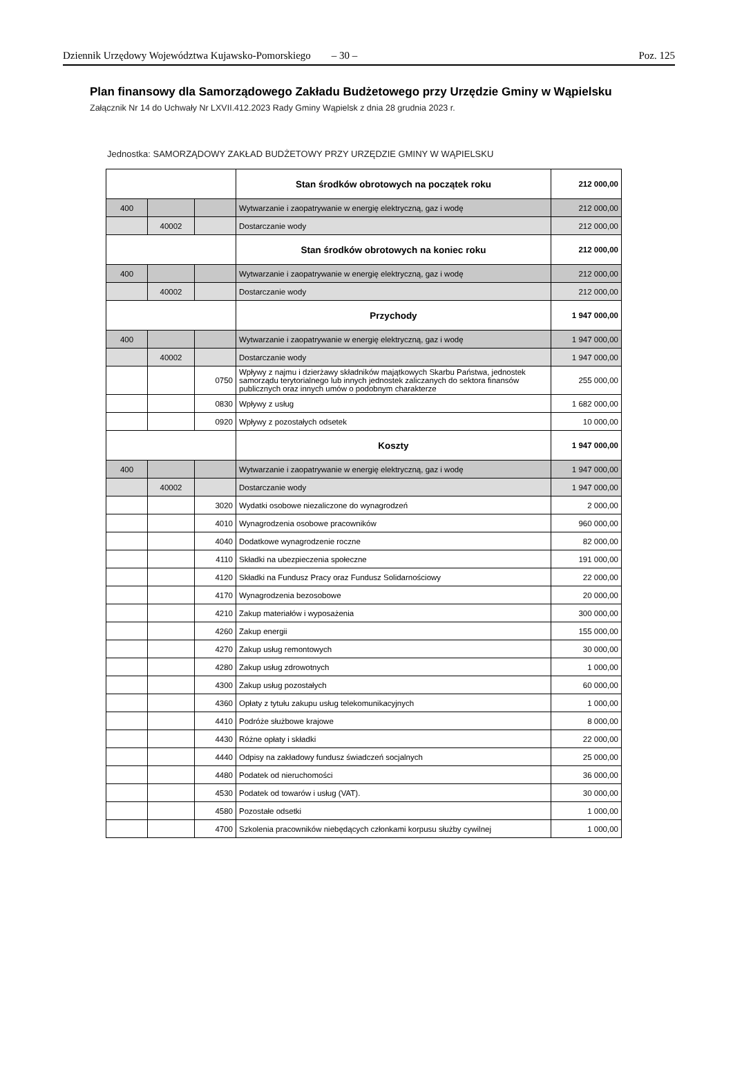Dziennik Urzędowy Województwa Kujawsko-Pomorskiego – 30 – Poz. 125
Plan finansowy dla Samorządowego Zakładu Budżetowego przy Urzędzie Gminy w Wąpielsku
Załącznik Nr 14 do Uchwały Nr LXVII.412.2023 Rady Gminy Wąpielsk z dnia 28 grudnia 2023 r.
Jednostka: SAMORZĄDOWY ZAKŁAD BUDŻETOWY PRZY URZĘDZIE GMINY W WĄPIELSKU
| | | | Stan środków obrotowych na początek roku | 212 000,00 |
| 400 | | | Wytwarzanie i zaopatrywanie w energię elektryczną, gaz i wodę | 212 000,00 |
| | 40002 | | Dostarczanie wody | 212 000,00 |
| | | | Stan środków obrotowych na koniec roku | 212 000,00 |
| 400 | | | Wytwarzanie i zaopatrywanie w energię elektryczną, gaz i wodę | 212 000,00 |
| | 40002 | | Dostarczanie wody | 212 000,00 |
| | | | Przychody | 1 947 000,00 |
| 400 | | | Wytwarzanie i zaopatrywanie w energię elektryczną, gaz i wodę | 1 947 000,00 |
| | 40002 | | Dostarczanie wody | 1 947 000,00 |
| | | 0750 | Wpływy z najmu i dzierżawy składników majątkowych Skarbu Państwa, jednostek samorządu terytorialnego lub innych jednostek zaliczanych do sektora finansów publicznych oraz innych umów o podobnym charakterze | 255 000,00 |
| | | 0830 | Wpływy z usług | 1 682 000,00 |
| | | 0920 | Wpływy z pozostałych odsetek | 10 000,00 |
| | | | Koszty | 1 947 000,00 |
| 400 | | | Wytwarzanie i zaopatrywanie w energię elektryczną, gaz i wodę | 1 947 000,00 |
| | 40002 | | Dostarczanie wody | 1 947 000,00 |
| | | 3020 | Wydatki osobowe niezaliczone do wynagrodzeń | 2 000,00 |
| | | 4010 | Wynagrodzenia osobowe pracowników | 960 000,00 |
| | | 4040 | Dodatkowe wynagrodzenie roczne | 82 000,00 |
| | | 4110 | Składki na ubezpieczenia społeczne | 191 000,00 |
| | | 4120 | Składki na Fundusz Pracy oraz Fundusz Solidarnościowy | 22 000,00 |
| | | 4170 | Wynagrodzenia bezosobowe | 20 000,00 |
| | | 4210 | Zakup materiałów i wyposażenia | 300 000,00 |
| | | 4260 | Zakup energii | 155 000,00 |
| | | 4270 | Zakup usług remontowych | 30 000,00 |
| | | 4280 | Zakup usług zdrowotnych | 1 000,00 |
| | | 4300 | Zakup usług pozostałych | 60 000,00 |
| | | 4360 | Opłaty z tytułu zakupu usług telekomunikacyjnych | 1 000,00 |
| | | 4410 | Podróże służbowe krajowe | 8 000,00 |
| | | 4430 | Różne opłaty i składki | 22 000,00 |
| | | 4440 | Odpisy na zakładowy fundusz świadczeń socjalnych | 25 000,00 |
| | | 4480 | Podatek od nieruchomości | 36 000,00 |
| | | 4530 | Podatek od towarów i usług (VAT). | 30 000,00 |
| | | 4580 | Pozostałe odsetki | 1 000,00 |
| | | 4700 | Szkolenia pracowników niebędących członkami korpusu służby cywilnej | 1 000,00 |